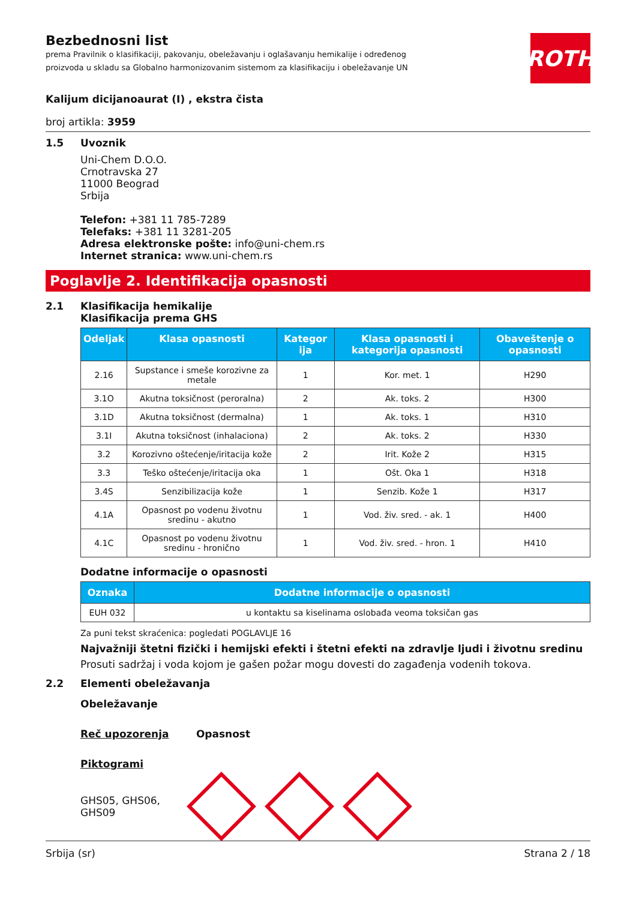Bezbednosni list
prema Pravilnik o klasifikaciji, pakovanju, obeležavanju i oglašavanju hemikalije i određenog
proizvoda u skladu sa Globalno harmonizovanim sistemom za klasifikaciju i obeležavanje UN
ROTH
Kalijum dicijanoaurat (I) , ekstra čista
broj artikla: 3959
1.5 Uvoznik
Uni-Chem D.O.O.
Crnotravska 27
11000 Beograd
Srbija
Telefon: +381 11 785-7289
Telefaks: +381 11 3281-205
Adresa elektronske pošte: info@uni-chem.rs
Internet stranica: www.uni-chem.rs
Poglavlje 2. Identifikacija opasnosti
2.1 Klasifikacija hemikalije
Klasifikacija prema GHS
| Odeljak | Klasa opasnosti | Kategor ija | Klasa opasnosti i kategorija opasnosti | Obaveštenje o opasnosti |
| --- | --- | --- | --- | --- |
| 2.16 | Supstance i smeše korozivne za metale | 1 | Kor. met. 1 | H290 |
| 3.1O | Akutna toksičnost (peroralna) | 2 | Ak. toks. 2 | H300 |
| 3.1D | Akutna toksičnost (dermalna) | 1 | Ak. toks. 1 | H310 |
| 3.1I | Akutna toksičnost (inhalaciona) | 2 | Ak. toks. 2 | H330 |
| 3.2 | Korozivno oštećenje/iritacija kože | 2 | Irit. Kože 2 | H315 |
| 3.3 | Teško oštećenje/iritacija oka | 1 | Ošt. Oka 1 | H318 |
| 3.4S | Senzibilizacija kože | 1 | Senzib. Kože 1 | H317 |
| 4.1A | Opasnost po vodenu životnu sredinu - akutno | 1 | Vod. živ. sred. - ak. 1 | H400 |
| 4.1C | Opasnost po vodenu životnu sredinu - hronično | 1 | Vod. živ. sred. - hron. 1 | H410 |
Dodatne informacije o opasnosti
| Oznaka | Dodatne informacije o opasnosti |
| --- | --- |
| EUH 032 | u kontaktu sa kiselinama oslobađa veoma toksičan gas |
Za puni tekst skraćenica: pogledati POGLAVLJE 16
Najvažniji štetni fizički i hemijski efekti i štetni efekti na zdravlje ljudi i životnu sredinu
Prosuti sadržaj i voda kojom je gašen požar mogu dovesti do zagađenja vodenih tokova.
2.2 Elementi obeležavanja
Obeležavanje
Reč upozorenja Opasnost
Piktogrami
GHS05, GHS06, GHS09
Srbija (sr) Strana 2 / 18